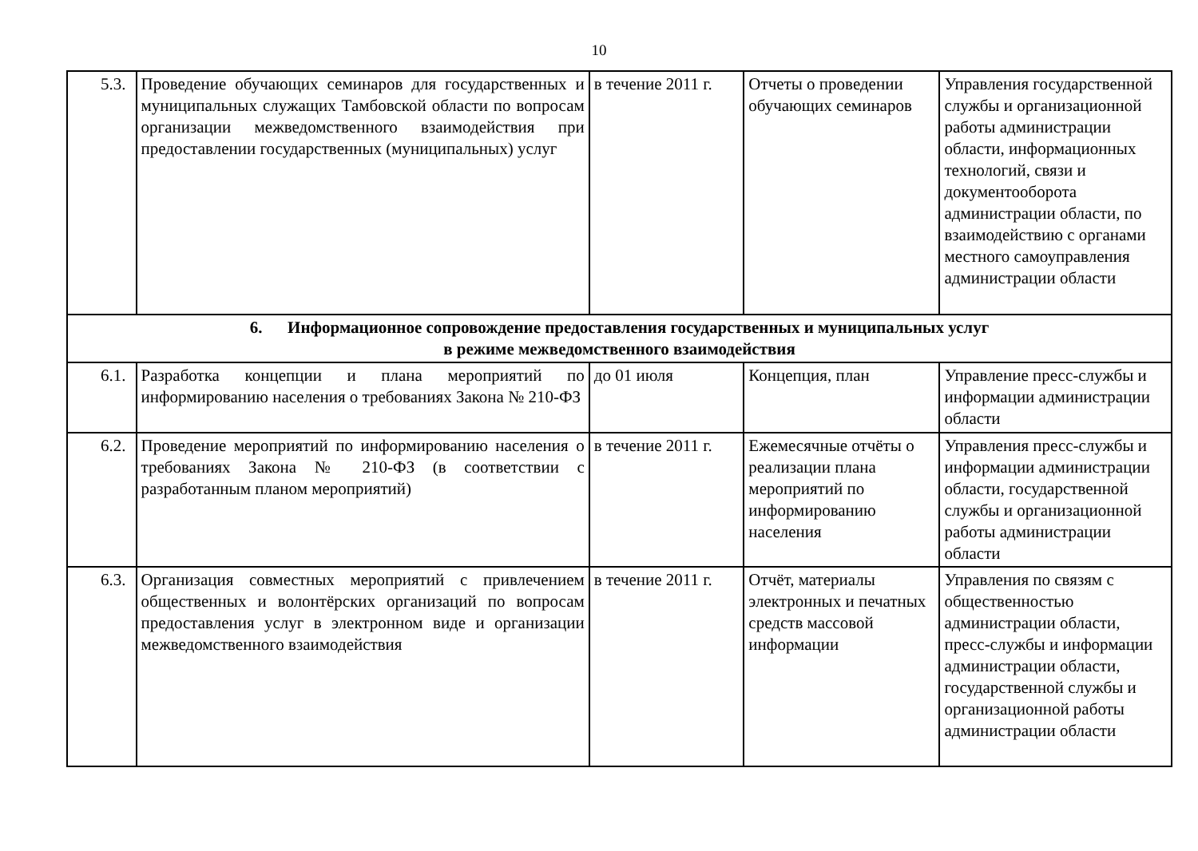10
| 5.3. | Проведение обучающих семинаров для государственных и муниципальных служащих Тамбовской области по вопросам организации межведомственного взаимодействия при предоставлении государственных (муниципальных) услуг | в течение 2011 г. | Отчеты о проведении обучающих семинаров | Управления государственной службы и организационной работы администрации области, информационных технологий, связи и документооборота администрации области, по взаимодействию с органами местного самоуправления администрации области |
| 6. Информационное сопровождение предоставления государственных и муниципальных услуг в режиме межведомственного взаимодействия | | | | |
| 6.1. | Разработка концепции и плана мероприятий по информированию населения о требованиях Закона № 210-ФЗ | до 01 июля | Концепция, план | Управление пресс-службы и информации администрации области |
| 6.2. | Проведение мероприятий по информированию населения о требованиях Закона № 210-ФЗ (в соответствии с разработанным планом мероприятий) | в течение 2011 г. | Ежемесячные отчёты о реализации плана мероприятий по информированию населения | Управления пресс-службы и информации администрации области, государственной службы и организационной работы администрации области |
| 6.3. | Организация совместных мероприятий с привлечением общественных и волонтёрских организаций по вопросам предоставления услуг в электронном виде и организации межведомственного взаимодействия | в течение 2011 г. | Отчёт, материалы электронных и печатных средств массовой информации | Управления по связям с общественностью администрации области, пресс-службы и информации администрации области, государственной службы и организационной работы администрации области |